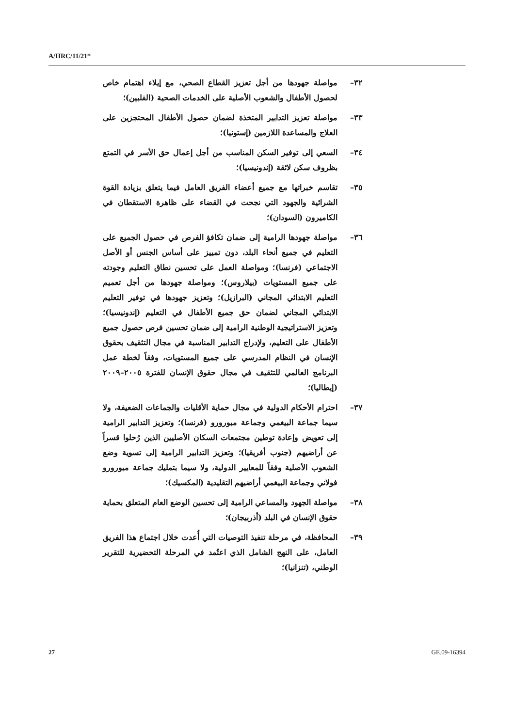A/HRC/11/21*
٣٢– مواصلة جهودها من أجل تعزيز القطاع الصحي، مع إيلاء اهتمام خاص لحصول الأطفال والشعوب الأصلية على الخدمات الصحية (الفلبين)؛
٣٣– مواصلة تعزيز التدابير المتخذة لضمان حصول الأطفال المحتجزين على العلاج والمساعدة اللازمين (إستونيا)؛
٣٤– السعي إلى توفير السكن المناسب من أجل إعمال حق الأسر في التمتع بظروف سكن لائقة (إندونيسيا)؛
٣٥– تقاسم خبراتها مع جميع أعضاء الفريق العامل فيما يتعلق بزيادة القوة الشرائية والجهود التي نجحت في القضاء على ظاهرة الاستقطان في الكاميرون (السودان)؛
٣٦– مواصلة جهودها الرامية إلى ضمان تكافؤ الفرص في حصول الجميع على التعليم في جميع أنحاء البلد، دون تمييز على أساس الجنس أو الأصل الاجتماعي (فرنسا)؛ ومواصلة العمل على تحسين نطاق التعليم وجودته على جميع المستويات (بيلاروس)؛ ومواصلة جهودها من أجل تعميم التعليم الابتدائي المجاني (البرازيل)؛ وتعزيز جهودها في توفير التعليم الابتدائي المجاني لضمان حق جميع الأطفال في التعليم (إندونيسيا)؛ وتعزيز الاستراتيجية الوطنية الرامية إلى ضمان تحسين فرص حصول جميع الأطفال على التعليم، ولإدراج التدابير المناسبة في مجال التثقيف بحقوق الإنسان في النظام المدرسي على جميع المستويات، وفقاً لخطة عمل البرنامج العالمي للتثقيف في مجال حقوق الإنسان للفترة ٢٠٠٥–٢٠٠٩ (إيطاليا)؛
٣٧– احترام الأحكام الدولية في مجال حماية الأقليات والجماعات الضعيفة، ولا سيما جماعة البيغمي وجماعة مبورورو (فرنسا)؛ وتعزيز التدابير الرامية إلى تعويض وإعادة توطين مجتمعات السكان الأصليين الذين رُحلوا قسراً عن أراضيهم (جنوب أفريقيا)؛ وتعزيز التدابير الرامية إلى تسوية وضع الشعوب الأصلية وفقاً للمعايير الدولية، ولا سيما بتمليك جماعة مبورورو فولاني وجماعة البيغمي أراضيهم التقليدية (المكسيك)؛
٣٨– مواصلة الجهود والمساعي الرامية إلى تحسين الوضع العام المتعلق بحماية حقوق الإنسان في البلد (أذربيجان)؛
٣٩– المحافظة، في مرحلة تنفيذ التوصيات التي أُعدت خلال اجتماع هذا الفريق العامل، على النهج الشامل الذي اعتُمد في المرحلة التحضيرية للتقرير الوطني، (تنزانيا)؛
27 GE.09-16394